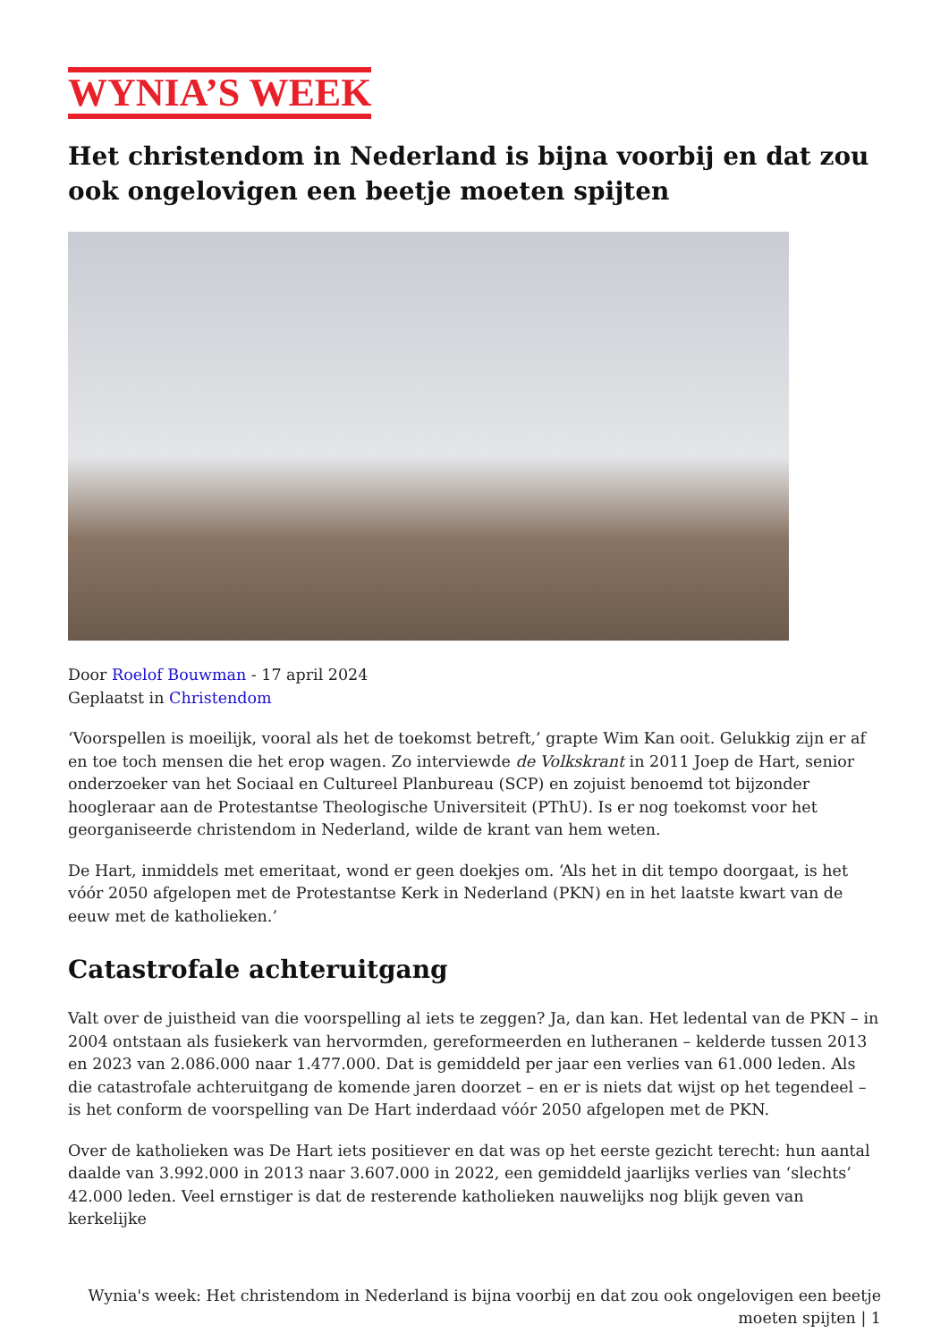WYNIA’S WEEK
Het christendom in Nederland is bijna voorbij en dat zou ook ongelovigen een beetje moeten spijten
Door Roelof Bouwman - 17 april 2024
Geplaatst in Christendom
‘Voorspellen is moeilijk, vooral als het de toekomst betreft,’ grapte Wim Kan ooit. Gelukkig zijn er af en toe toch mensen die het erop wagen. Zo interviewde de Volkskrant in 2011 Joep de Hart, senior onderzoeker van het Sociaal en Cultureel Planbureau (SCP) en zojuist benoemd tot bijzonder hoogleraar aan de Protestantse Theologische Universiteit (PThU). Is er nog toekomst voor het georganiseerde christendom in Nederland, wilde de krant van hem weten.
De Hart, inmiddels met emeritaat, wond er geen doekjes om. ‘Als het in dit tempo doorgaat, is het vóór 2050 afgelopen met de Protestantse Kerk in Nederland (PKN) en in het laatste kwart van de eeuw met de katholieken.’
Catastrofale achteruitgang
Valt over de juistheid van die voorspelling al iets te zeggen? Ja, dan kan. Het ledental van de PKN – in 2004 ontstaan als fusiekerk van hervormden, gereformeerden en lutheranen – kelderde tussen 2013 en 2023 van 2.086.000 naar 1.477.000. Dat is gemiddeld per jaar een verlies van 61.000 leden. Als die catastrofale achteruitgang de komende jaren doorzet – en er is niets dat wijst op het tegendeel – is het conform de voorspelling van De Hart inderdaad vóór 2050 afgelopen met de PKN.
Over de katholieken was De Hart iets positiever en dat was op het eerste gezicht terecht: hun aantal daalde van 3.992.000 in 2013 naar 3.607.000 in 2022, een gemiddeld jaarlijks verlies van ‘slechts’ 42.000 leden. Veel ernstiger is dat de resterende katholieken nauwelijks nog blijk geven van kerkelijke
Wynia's week: Het christendom in Nederland is bijna voorbij en dat zou ook ongelovigen een beetje moeten spijten | 1